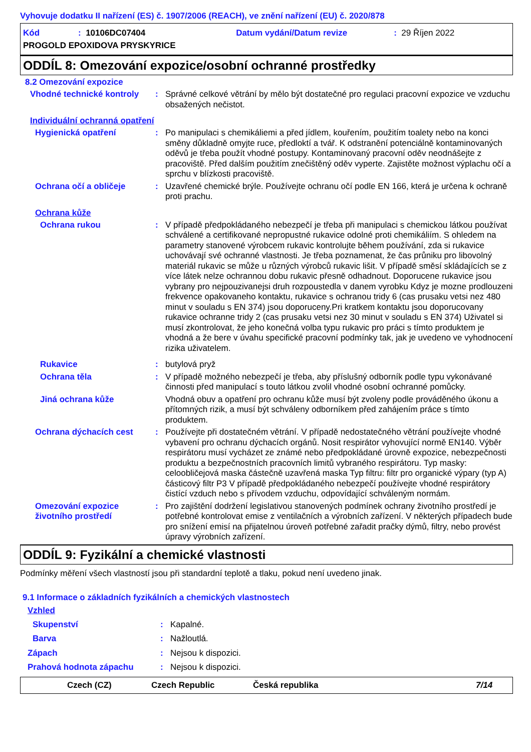Vyhovuje dodatku II nařízení (ES) č. 1907/2006 (REACH), ve znění nařízení (EU) č. 2020/878
Kód: 10106DC07404 Datum vydání/Datum revize: 29 Říjen 2022
PROGOLD EPOXIDOVA PRYSKYRICE
ODDÍL 8: Omezování expozice/osobní ochranné prostředky
8.2 Omezování expozice
Vhodné technické kontroly: Správné celkové větrání by mělo být dostatečné pro regulaci pracovní expozice ve vzduchu obsažených nečistot.
Individuální ochranná opatření
Hygienická opatření: Po manipulaci s chemikáliemi a před jídlem, kouřením, použitím toalety nebo na konci směny důkladně omyjte ruce, předloktí a tvář. K odstranění potenciálně kontaminovaných oděvů je třeba použít vhodné postupy. Kontaminovaný pracovní oděv neodnášejte z pracoviště. Před dalším použitím znečištěný oděv vyperte. Zajistěte možnost výplachu očí a sprchu v blízkosti pracoviště.
Ochrana očí a obličeje: Uzavřené chemické brýle. Používejte ochranu očí podle EN 166, která je určena k ochraně proti prachu.
Ochrana kůže
Ochrana rukou: V případě předpokládaného nebezpečí je třeba při manipulaci s chemickou látkou používat schválené a certifikované nepropustné rukavice odolné proti chemikáliím. S ohledem na parametry stanovené výrobcem rukavic kontrolujte během používání, zda si rukavice uchovávají své ochranné vlastnosti. Je třeba poznamenat, že čas průniku pro libovolný materiál rukavic se může u různých výrobců rukavic lišit. V případě směsí skládajících se z více látek nelze ochrannou dobu rukavic přesně odhadnout. Doporucene rukavice jsou vybrany pro nejpouzivanejsi druh rozpoustedla v danem vyrobku Kdyz je mozne prodlouzeni frekvence opakovaneho kontaktu, rukavice s ochranou tridy 6 (cas prusaku vetsi nez 480 minut v souladu s EN 374) jsou doporuceny.Pri kratkem kontaktu jsou doporucovany rukavice ochranne tridy 2 (cas prusaku vetsi nez 30 minut v souladu s EN 374) Uživatel si musí zkontrolovat, že jeho konečná volba typu rukavic pro práci s tímto produktem je vhodná a že bere v úvahu specifické pracovní podmínky tak, jak je uvedeno ve vyhodnocení rizika uživatelem.
Rukavice: butylová pryž
Ochrana těla: V případě možného nebezpečí je třeba, aby příslušný odborník podle typu vykonávané činnosti před manipulací s touto látkou zvolil vhodné osobní ochranné pomůcky.
Jiná ochrana kůže Vhodná obuv a opatření pro ochranu kůže musí být zvoleny podle prováděného úkonu a přítomných rizik, a musí být schváleny odborníkem před zahájením práce s tímto produktem.
Ochrana dýchacích cest: Používejte při dostatečném větrání. V případě nedostatečného větrání používejte vhodné vybavení pro ochranu dýchacích orgánů. Nosit respirátor vyhovující normě EN140. Výběr respirátoru musí vycházet ze známé nebo předpokládané úrovně expozice, nebezpečnosti produktu a bezpečnostních pracovních limitů vybraného respirátoru. Typ masky: celoobličejová maska částečně uzavřená maska Typ filtru: filtr pro organické výpary (typ A) částicový filtr P3 V případě předpokládaného nebezpečí používejte vhodné respirátory čistící vzduch nebo s přívodem vzduchu, odpovídající schváleným normám.
Omezování expozice životního prostředí: Pro zajištění dodržení legislativou stanovených podmínek ochrany životního prostředí je potřebné kontrolovat emise z ventilačních a výrobních zařízení. V některých případech bude pro snížení emisí na přijatelnou úroveň potřebné zařadit pračky dýmů, filtry, nebo provést úpravy výrobních zařízení.
ODDÍL 9: Fyzikální a chemické vlastnosti
Podmínky měření všech vlastností jsou při standardní teplotě a tlaku, pokud není uvedeno jinak.
9.1 Informace o základních fyzikálních a chemických vlastnostech
Vzhled
Skupenství: Kapalné.
Barva: Nažloutlá.
Zápach: Nejsou k dispozici.
Prahová hodnota zápachu: Nejsou k dispozici.
Czech (CZ) Czech Republic Česká republika 7/14